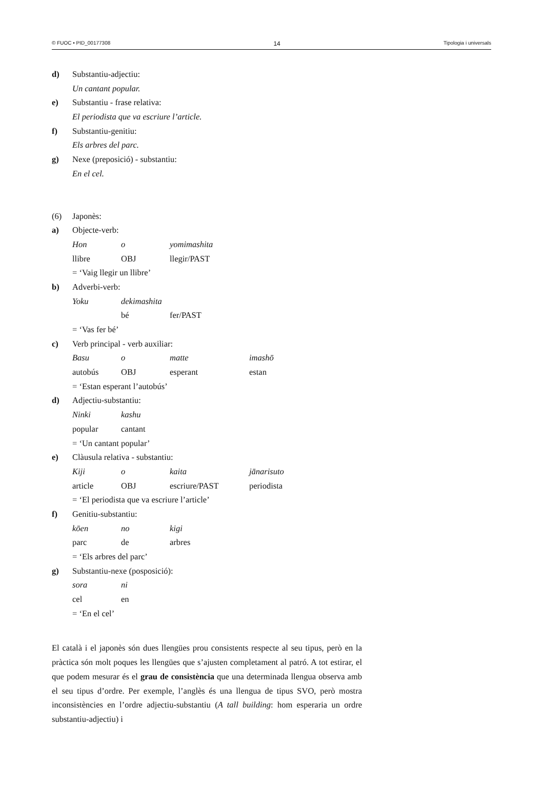© FUOC • PID_00177308 14 Tipologia i universals
d) Substantiu-adjectiu:
Un cantant popular.
e) Substantiu - frase relativa:
El periodista que va escriure l’article.
f) Substantiu-genitiu:
Els arbres del parc.
g) Nexe (preposició) - substantiu:
En el cel.
(6) Japonès:
a) Objecte-verb:
Hon o yomimashita
llibre OBJ llegir/PAST
= ‘Vaig llegir un llibre’
b) Adverbi-verb:
Yoku dekimashita
bé fer/PAST
= ‘Vas fer bé’
c) Verb principal - verb auxiliar:
Basu o matte imashō
autobús OBJ esperant estan
= ‘Estan esperant l’autobús’
d) Adjectiu-substantiu:
Ninki kashu
popular cantant
= ‘Un cantant popular’
e) Clàusula relativa - substantiu:
Kiji o kaita jānarisuto
article OBJ escriure/PAST periodista
= ‘El periodista que va escriure l’article’
f) Genitiu-substantiu:
kōen no kigi
parc de arbres
= ‘Els arbres del parc’
g) Substantiu-nexe (posposició):
sora ni
cel en
= ‘En el cel’
El català i el japonès són dues llengües prou consistents respecte al seu tipus, però en la pràctica són molt poques les llengües que s’ajusten completament al patró. A tot estirar, el que podem mesurar és el grau de consistència que una determinada llengua observa amb el seu tipus d’ordre. Per exemple, l’anglès és una llengua de tipus SVO, però mostra inconsistències en l’ordre adjectiu-substantiu (A tall building: hom esperaria un ordre substantiu-adjectiu) i